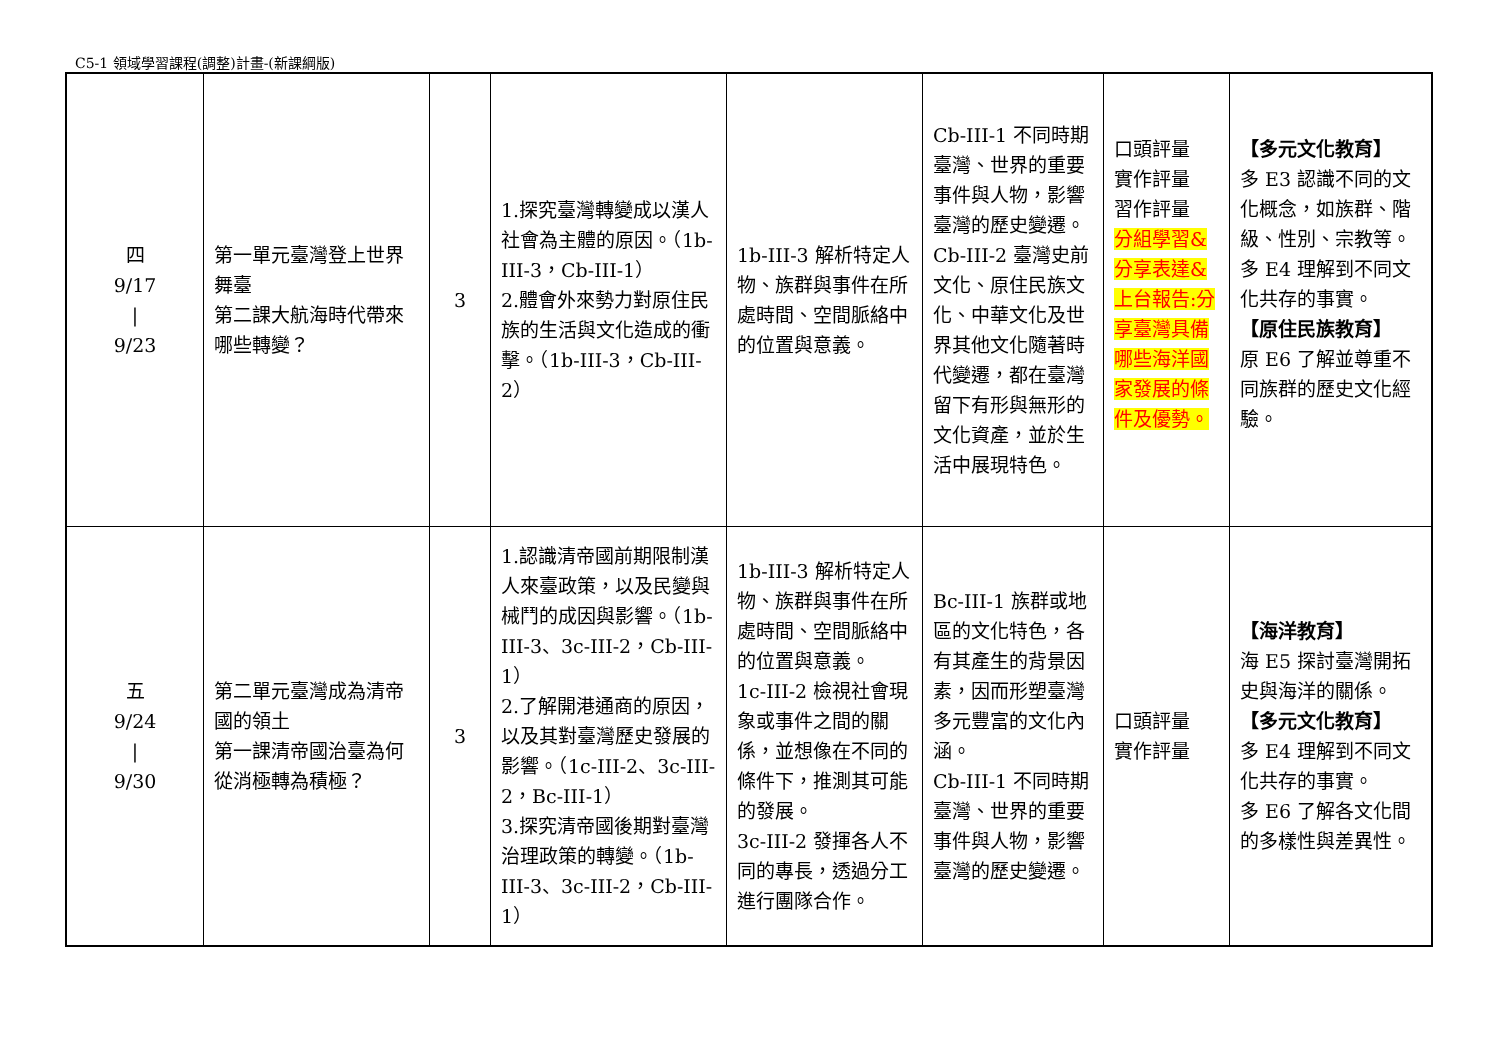C5-1 領域學習課程(調整)計畫-(新課綱版)
| 四 9/17 / 9/23 | 第一單元臺灣登上世界舞臺 第二課大航海時代帶來哪些轉變？ | 3 | 1.探究臺灣轉變成以漢人社會為主體的原因。（1b-III-3，Cb-III-1） 2.體會外來勢力對原住民族的生活與文化造成的衝擊。（1b-III-3，Cb-III-2） | 1b-III-3 解析特定人物、族群與事件在所處時間、空間脈絡中的位置與意義。 | Cb-III-1 不同時期臺灣、世界的重要事件與人物，影響臺灣的歷史變遷。 Cb-III-2 臺灣史前文化、原住民族文化、中華文化及世界其他文化隨著時代變遷，都在臺灣留下有形與無形的文化資產，並於生活中展現特色。 | 口頭評量 實作評量 習作評量 分組學習&分享表達&上台報告:分享臺灣具備哪些海洋國家發展的條件及優勢。 | 【多元文化教育】 多 E3 認識不同的文化概念，如族群、階級、性別、宗教等。 多 E4 理解到不同文化共存的事實。 【原住民族教育】 原 E6 了解並尊重不同族群的歷史文化經驗。 |
| 五 9/24 / 9/30 | 第二單元臺灣成為清帝國的領土 第一課清帝國治臺為何從消極轉為積極？ | 3 | 1.認識清帝國前期限制漢人來臺政策，以及民變與械鬥的成因與影響。（1b-III-3、3c-III-2，Cb-III-1） 2.了解開港通商的原因，以及其對臺灣歷史發展的影響。（1c-III-2、3c-III-2，Bc-III-1） 3.探究清帝國後期對臺灣治理政策的轉變。（1b-III-3、3c-III-2，Cb-III-1） | 1b-III-3 解析特定人物、族群與事件在所處時間、空間脈絡中的位置與意義。 1c-III-2 檢視社會現象或事件之間的關係，並想像在不同的條件下，推測其可能的發展。 3c-III-2 發揮各人不同的專長，透過分工進行團隊合作。 | Bc-III-1 族群或地區的文化特色，各有其產生的背景因素，因而形塑臺灣多元豐富的文化內涵。 Cb-III-1 不同時期臺灣、世界的重要事件與人物，影響臺灣的歷史變遷。 | 口頭評量 實作評量 | 【海洋教育】 海 E5 探討臺灣開拓史與海洋的關係。 【多元文化教育】 多 E4 理解到不同文化共存的事實。 多 E6 了解各文化間的多樣性與差異性。 |